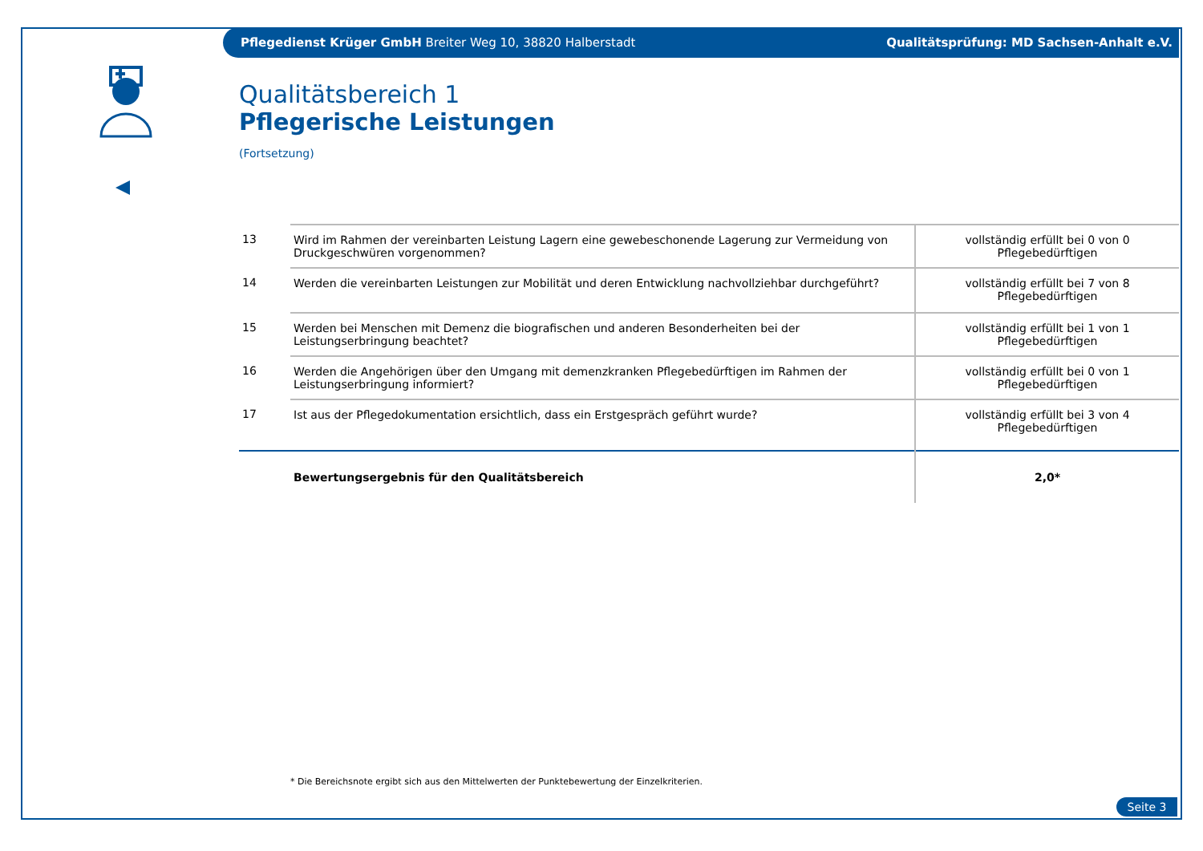Pflegedienst Krüger GmbH Breiter Weg 10, 38820 Halberstadt Qualitätsprüfung: MD Sachsen-Anhalt e.V.
Qualitätsbereich 1
Pflegerische Leistungen
(Fortsetzung)
| 13 | Wird im Rahmen der vereinbarten Leistung Lagern eine gewebeschonende Lagerung zur Vermeidung von Druckgeschwüren vorgenommen? | vollständig erfüllt bei 0 von 0 Pflegebedürftigen |
| 14 | Werden die vereinbarten Leistungen zur Mobilität und deren Entwicklung nachvollziehbar durchgeführt? | vollständig erfüllt bei 7 von 8 Pflegebedürftigen |
| 15 | Werden bei Menschen mit Demenz die biografischen und anderen Besonderheiten bei der Leistungserbringung beachtet? | vollständig erfüllt bei 1 von 1 Pflegebedürftigen |
| 16 | Werden die Angehörigen über den Umgang mit demenzkranken Pflegebedürftigen im Rahmen der Leistungserbringung informiert? | vollständig erfüllt bei 0 von 1 Pflegebedürftigen |
| 17 | Ist aus der Pflegedokumentation ersichtlich, dass ein Erstgespräch geführt wurde? | vollständig erfüllt bei 3 von 4 Pflegebedürftigen |
| | Bewertungsergebnis für den Qualitätsbereich | 2,0* |
* Die Bereichsnote ergibt sich aus den Mittelwerten der Punktebewertung der Einzelkriterien.
Seite 3